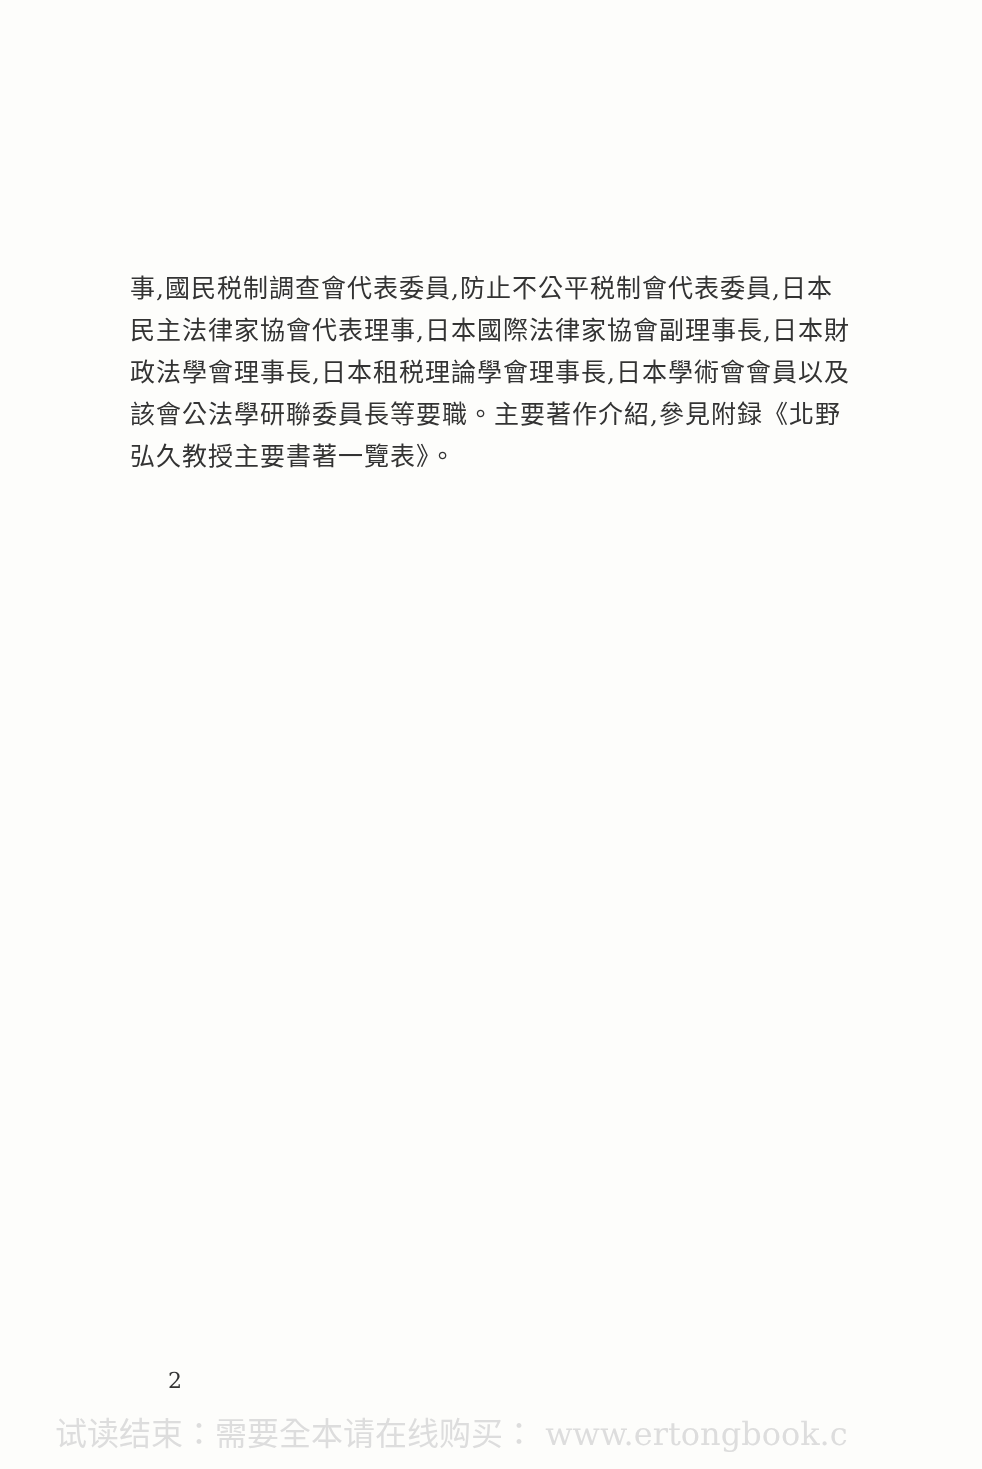事,國民税制調查會代表委員,防止不公平税制會代表委員,日本民主法律家協會代表理事,日本國際法律家協會副理事長,日本財政法學會理事長,日本租税理論學會理事長,日本學術會會員以及該會公法學研聯委員長等要職。主要著作介紹,參見附録《北野弘久教授主要書著一覽表》。
2
试读结束：需要全本请在线购买： www.ertongbook.c